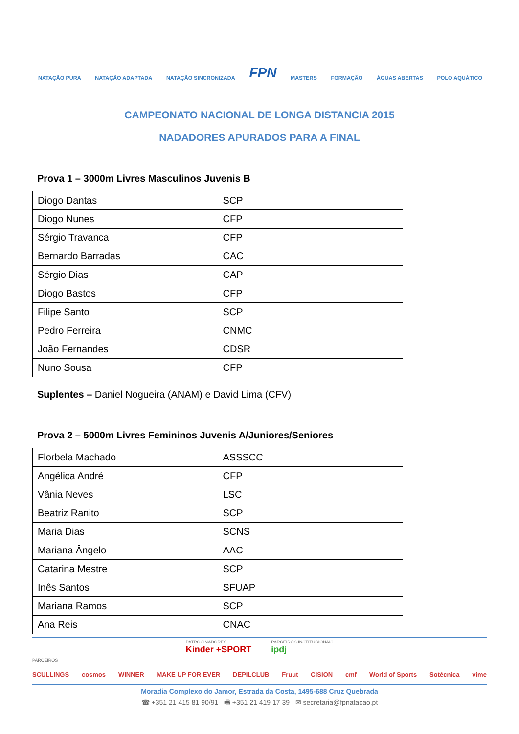NATAÇÃO PURA NATAÇÃO ADAPTADA NATAÇÃO SINCRONIZADA FPN MASTERS FORMAÇÃO ÁGUAS ABERTAS POLO AQUÁTICO
CAMPEONATO NACIONAL DE LONGA DISTANCIA 2015
NADADORES APURADOS PARA A FINAL
Prova 1 – 3000m Livres Masculinos Juvenis B
| Diogo Dantas | SCP |
| Diogo Nunes | CFP |
| Sérgio Travanca | CFP |
| Bernardo Barradas | CAC |
| Sérgio Dias | CAP |
| Diogo Bastos | CFP |
| Filipe Santo | SCP |
| Pedro Ferreira | CNMC |
| João Fernandes | CDSR |
| Nuno Sousa | CFP |
Suplentes – Daniel Nogueira (ANAM) e David Lima (CFV)
Prova 2 – 5000m Livres Femininos Juvenis A/Juniores/Seniores
| Florbela Machado | ASSSCC |
| Angélica André | CFP |
| Vânia Neves | LSC |
| Beatriz Ranito | SCP |
| Maria Dias | SCNS |
| Mariana Ângelo | AAC |
| Catarina Mestre | SCP |
| Inês Santos | SFUAP |
| Mariana Ramos | SCP |
| Ana Reis | CNAC |
PATROCINADORES
Kinder +SPORT PARCEIROS INSTITUCIONAIS
ipdj
PARCEIROS
SCULLINGS cosmos WINNER MAKE UP FOR EVER DEPILCLUB Fruut CISION cmf World of Sports Sotécnica vime
Moradia Complexo do Jamor, Estrada da Costa, 1495-688 Cruz Quebrada
☎ +351 21 415 81 90/91 🖷 +351 21 419 17 39 ✉ secretaria@fpnatacao.pt